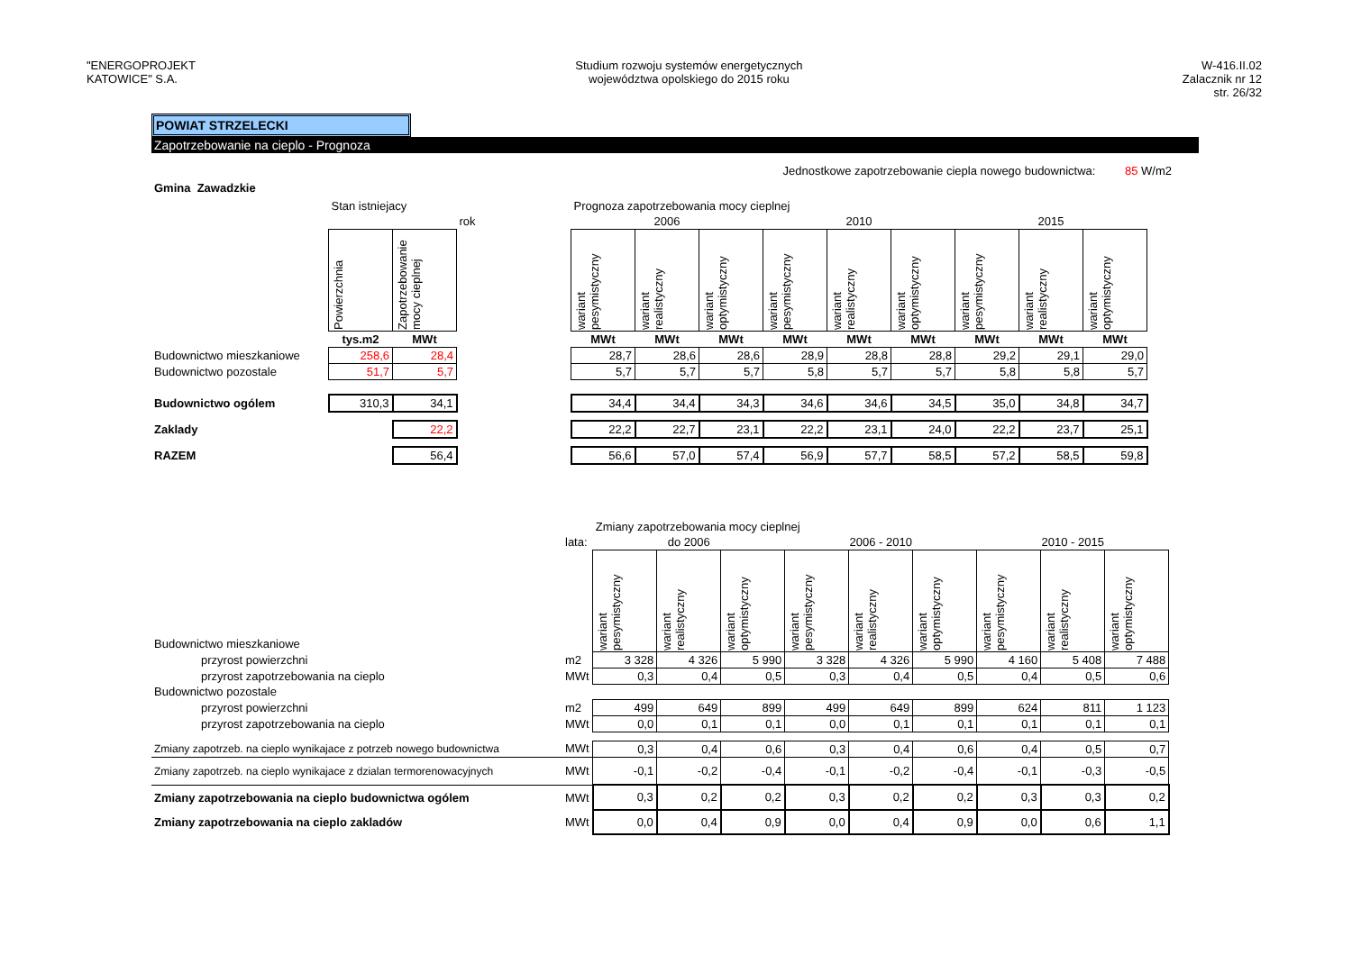"ENERGOPROJEKT
KATOWICE" S.A.
Studium rozwoju systemów energetycznych
województwa opolskiego do 2015 roku
W-416.II.02
Zalacznik nr 12
str. 26/32
POWIAT STRZELECKI
Zapotrzebowanie na cieplo - Prognoza
Jednostkowe zapotrzebowanie ciepla nowego budownictwa: 85 W/m2
Gmina Zawadzkie
| | Stan istniejacy | | | Prognoza zapotrzebowania mocy cieplnej | | | | | | | | |
| | | | rok | 2006 | | | 2010 | | | 2015 | | |
| | Powierzchnia | Zapotrzebowanie mocy cieplnej | | wariant pesymistyczny | wariant realistyczny | wariant optymistyczny | wariant pesymistyczny | wariant realistyczny | wariant optymistyczny | wariant pesymistyczny | wariant realistyczny | wariant optymistyczny |
| | tys.m2 | MWt | | MWt | MWt | MWt | MWt | MWt | MWt | MWt | MWt | MWt |
| Budownictwo mieszkaniowe | 258,6 | 28,4 | | 28,7 | 28,6 | 28,6 | 28,9 | 28,8 | 28,8 | 29,2 | 29,1 | 29,0 |
| Budownictwo pozostale | 51,7 | 5,7 | | 5,7 | 5,7 | 5,7 | 5,8 | 5,7 | 5,7 | 5,8 | 5,8 | 5,7 |
| Budownictwo ogólem | 310,3 | 34,1 | | 34,4 | 34,4 | 34,3 | 34,6 | 34,6 | 34,5 | 35,0 | 34,8 | 34,7 |
| Zaklady | | 22,2 | | 22,2 | 22,7 | 23,1 | 22,2 | 23,1 | 24,0 | 22,2 | 23,7 | 25,1 |
| RAZEM | | 56,4 | | 56,6 | 57,0 | 57,4 | 56,9 | 57,7 | 58,5 | 57,2 | 58,5 | 59,8 |
| | | Zmiany zapotrzebowania mocy cieplnej | | | | | | | | |
| | lata: | do 2006 | | | 2006 - 2010 | | | 2010 - 2015 | | |
| Budownictwo mieszkaniowe | | wariant pesymistyczny | wariant realistyczny | wariant optymistyczny | wariant pesymistyczny | wariant realistyczny | wariant optymistyczny | wariant pesymistyczny | wariant realistyczny | wariant optymistyczny |
| przyrost powierzchni | m2 | 3 328 | 4 326 | 5 990 | 3 328 | 4 326 | 5 990 | 4 160 | 5 408 | 7 488 |
| przyrost zapotrzebowania na cieplo | MWt | 0,3 | 0,4 | 0,5 | 0,3 | 0,4 | 0,5 | 0,4 | 0,5 | 0,6 |
| Budownictwo pozostale | | | | | | | | | | |
| przyrost powierzchni | m2 | 499 | 649 | 899 | 499 | 649 | 899 | 624 | 811 | 1 123 |
| przyrost zapotrzebowania na cieplo | MWt | 0,0 | 0,1 | 0,1 | 0,0 | 0,1 | 0,1 | 0,1 | 0,1 | 0,1 |
| Zmiany zapotrzeb. na cieplo wynikajace z potrzeb nowego budownictwa | MWt | 0,3 | 0,4 | 0,6 | 0,3 | 0,4 | 0,6 | 0,4 | 0,5 | 0,7 |
| Zmiany zapotrzeb. na cieplo wynikajace z dzialan termorenowacyjnych | MWt | -0,1 | -0,2 | -0,4 | -0,1 | -0,2 | -0,4 | -0,1 | -0,3 | -0,5 |
| Zmiany zapotrzebowania na cieplo budownictwa ogólem | MWt | 0,3 | 0,2 | 0,2 | 0,3 | 0,2 | 0,2 | 0,3 | 0,3 | 0,2 |
| Zmiany zapotrzebowania na cieplo zakladów | MWt | 0,0 | 0,4 | 0,9 | 0,0 | 0,4 | 0,9 | 0,0 | 0,6 | 1,1 |